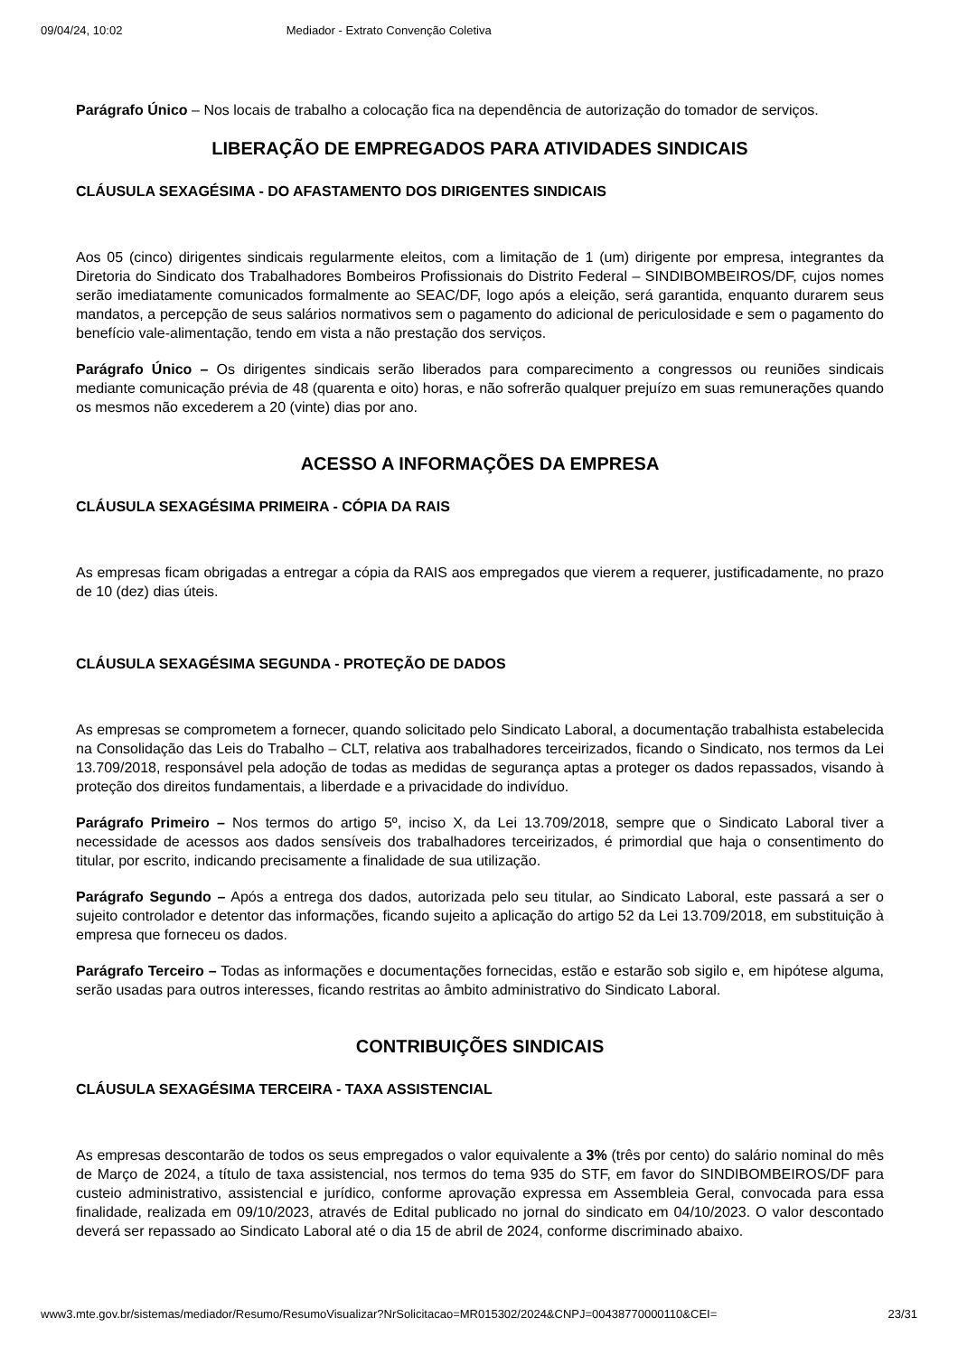09/04/24, 10:02 Mediador - Extrato Convenção Coletiva
Parágrafo Único – Nos locais de trabalho a colocação fica na dependência de autorização do tomador de serviços.
LIBERAÇÃO DE EMPREGADOS PARA ATIVIDADES SINDICAIS
CLÁUSULA SEXAGÉSIMA - DO AFASTAMENTO DOS DIRIGENTES SINDICAIS
Aos 05 (cinco) dirigentes sindicais regularmente eleitos, com a limitação de 1 (um) dirigente por empresa, integrantes da Diretoria do Sindicato dos Trabalhadores Bombeiros Profissionais do Distrito Federal – SINDIBOMBEIROS/DF, cujos nomes serão imediatamente comunicados formalmente ao SEAC/DF, logo após a eleição, será garantida, enquanto durarem seus mandatos, a percepção de seus salários normativos sem o pagamento do adicional de periculosidade e sem o pagamento do benefício vale-alimentação, tendo em vista a não prestação dos serviços.
Parágrafo Único – Os dirigentes sindicais serão liberados para comparecimento a congressos ou reuniões sindicais mediante comunicação prévia de 48 (quarenta e oito) horas, e não sofrerão qualquer prejuízo em suas remunerações quando os mesmos não excederem a 20 (vinte) dias por ano.
ACESSO A INFORMAÇÕES DA EMPRESA
CLÁUSULA SEXAGÉSIMA PRIMEIRA - CÓPIA DA RAIS
As empresas ficam obrigadas a entregar a cópia da RAIS aos empregados que vierem a requerer, justificadamente, no prazo de 10 (dez) dias úteis.
CLÁUSULA SEXAGÉSIMA SEGUNDA - PROTEÇÃO DE DADOS
As empresas se comprometem a fornecer, quando solicitado pelo Sindicato Laboral, a documentação trabalhista estabelecida na Consolidação das Leis do Trabalho – CLT, relativa aos trabalhadores terceirizados, ficando o Sindicato, nos termos da Lei 13.709/2018, responsável pela adoção de todas as medidas de segurança aptas a proteger os dados repassados, visando à proteção dos direitos fundamentais, a liberdade e a privacidade do indivíduo.
Parágrafo Primeiro – Nos termos do artigo 5º, inciso X, da Lei 13.709/2018, sempre que o Sindicato Laboral tiver a necessidade de acessos aos dados sensíveis dos trabalhadores terceirizados, é primordial que haja o consentimento do titular, por escrito, indicando precisamente a finalidade de sua utilização.
Parágrafo Segundo – Após a entrega dos dados, autorizada pelo seu titular, ao Sindicato Laboral, este passará a ser o sujeito controlador e detentor das informações, ficando sujeito a aplicação do artigo 52 da Lei 13.709/2018, em substituição à empresa que forneceu os dados.
Parágrafo Terceiro – Todas as informações e documentações fornecidas, estão e estarão sob sigilo e, em hipótese alguma, serão usadas para outros interesses, ficando restritas ao âmbito administrativo do Sindicato Laboral.
CONTRIBUIÇÕES SINDICAIS
CLÁUSULA SEXAGÉSIMA TERCEIRA - TAXA ASSISTENCIAL
As empresas descontarão de todos os seus empregados o valor equivalente a 3% (três por cento) do salário nominal do mês de Março de 2024, a título de taxa assistencial, nos termos do tema 935 do STF, em favor do SINDIBOMBEIROS/DF para custeio administrativo, assistencial e jurídico, conforme aprovação expressa em Assembleia Geral, convocada para essa finalidade, realizada em 09/10/2023, através de Edital publicado no jornal do sindicato em 04/10/2023. O valor descontado deverá ser repassado ao Sindicato Laboral até o dia 15 de abril de 2024, conforme discriminado abaixo.
www3.mte.gov.br/sistemas/mediador/Resumo/ResumoVisualizar?NrSolicitacao=MR015302/2024&CNPJ=00438770000110&CEI= 23/31